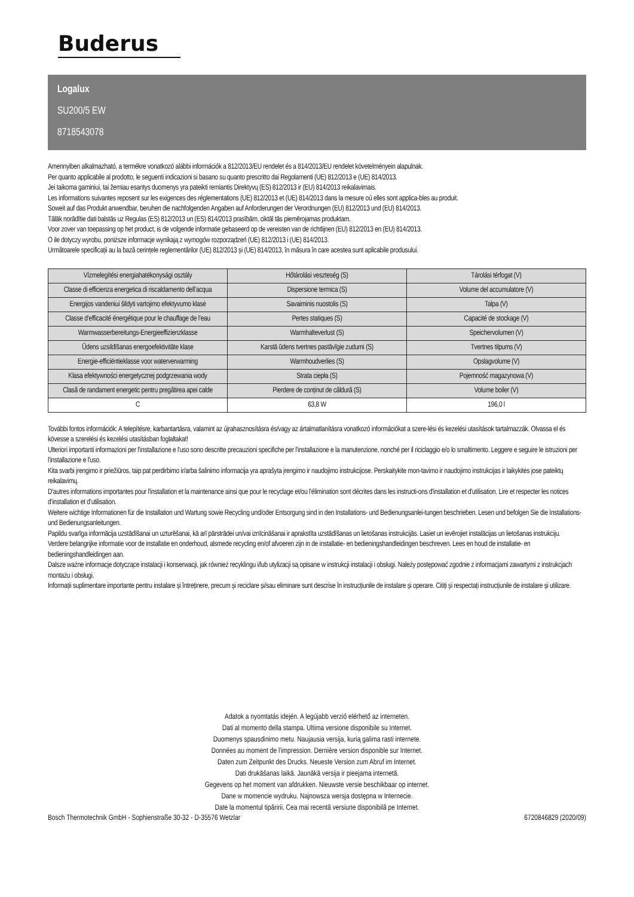Buderus
Logalux
SU200/5 EW
8718543078
Amennyiben alkalmazható, a termékre vonatkozó alábbi információk a 812/2013/EU rendelet és a 814/2013/EU rendelet követelményein alapulnak.
Per quanto applicabile al prodotto, le seguenti indicazioni si basano su quanto prescritto dai Regolamenti (UE) 812/2013 e (UE) 814/2013.
Jei taikoma gaminiui, tai žemiau esantys duomenys yra pateikti remiantis Direktyvų (ES) 812/2013 ir (EU) 814/2013 reikalavimais.
Les informations suivantes reposent sur les exigences des réglementations (UE) 812/2013 et (UE) 814/2013 dans la mesure où elles sont applica-bles au produit.
Soweit auf das Produkt anwendbar, beruhen die nachfolgenden Angaben auf Anforderungen der Verordnungen (EU) 812/2013 und (EU) 814/2013.
Tālāk norādītie dati balstās uz Regulas (ES) 812/2013 un (ES) 814/2013 prasībām, ciktāl tās piemērojamas produktam.
Voor zover van toepassing op het product, is de volgende informatie gebaseerd op de vereisten van de richtlijnen (EU) 812/2013 en (EU) 814/2013.
O ile dotyczy wyrobu, poniższe informacje wynikają z wymogów rozporządzeń (UE) 812/2013 i (UE) 814/2013.
Următoarele specificații au la bază cerințele reglementărilor (UE) 812/2013 și (UE) 814/2013, în măsura în care acestea sunt aplicabile produsului.
| Vízmelegítési energiahatékonysági osztály | Hőtárolási veszteség (S) | Tárolási térfogat (V) |
| Classe di efficienza energetica di riscaldamento dell’acqua | Dispersione termica (S) | Volume del accumulatore (V) |
| Energijos vandeniui šildyti vartojimo efektyvumo klasė | Savaiminis nuostolis (S) | Talpa (V) |
| Classe d’efficacité énergétique pour le chauffage de l’eau | Pertes statiques (S) | Capacité de stockage (V) |
| Warmwasserbereitungs-Energieeffizienzklasse | Warmhalteverlust (S) | Speichervolumen (V) |
| Ūdens uzsildīšanas energoefektivitāte klase | Karstā ūdens tvertnes pastāvīgie zudumi (S) | Tvertnes tilpums (V) |
| Energie-efficiëntieklasse voor waterverwarming | Warmhoudverlies (S) | Opslagvolume (V) |
| Klasa efektywności energetycznej podgrzewania wody | Strata ciepła (S) | Pojemność magazynowa (V) |
| Clasă de randament energetic pentru pregătirea apei calde | Pierdere de conținut de căldură (S) | Volume boiler (V) |
| C | 63,8 W | 196,0 l |
További fontos információk: A telepítésre, karbantartásra, valamint az újrahasznosításra és/vagy az ártalmatlanításra vonatkozó információkat a szere-lési és kezelési utasítások tartalmazzák. Olvassa el és kövesse a szerelési és kezelési utasításban foglaltakat!
Ulteriori importanti informazioni per l'installazione e l'uso sono descritte precauzioni specifiche per l'installazione e la manutenzione, nonché per il riciclaggio e/o lo smaltimento. Leggere e seguire le istruzioni per l'installazione e l'uso.
Kita svarbi įrengimo ir priežiūros, taip pat perdirbimo ir/arba šalinimo informacija yra aprašyta įrengimo ir naudojimo instrukcijose. Perskaitykite mon-tavimo ir naudojimo instrukcijas ir laikykitės jose pateiktų reikalavimų.
D'autres informations importantes pour l'installation et la maintenance ainsi que pour le recyclage et/ou l'élimination sont décrites dans les instructi-ons d'installation et d'utilisation. Lire et respecter les notices d’installation et d’utilisation.
Weitere wichtige Informationen für die Installation und Wartung sowie Recycling und/oder Entsorgung sind in den Installations- und Bedienungsanlei-tungen beschrieben. Lesen und befolgen Sie die Installations- und Bedienungsanleitungen.
Papildu svarīga informācija uzstādīšanai un uzturēšanai, kā arī pārstrādei un/vai iznīcināšanai ir aprakstīta uzstādīšanas un lietošanas instrukcijās. Lasiet un ievērojiet instalācijas un lietošanas instrukciju.
Verdere belangrijke informatie voor de installatie en onderhoud, alsmede recycling en/of afvoeren zijn in de installatie- en bedieningshandleidingen beschreven. Lees en houd de installatie- en bedieningshandleidingen aan.
Dalsze ważne informacje dotyczące instalacji i konserwacji, jak również recyklingu i/lub utylizacji są opisane w instrukcji instalacji i obsługi. Należy postępować zgodnie z informacjami zawartymi z instrukcjach montażu i obsługi.
Informații suplimentare importante pentru instalare și întreținere, precum și reciclare și/sau eliminare sunt descrise în instrucțiunile de instalare și operare. Citiți și respectați instrucțiunile de instalare și utilizare.
Adatok a nyomtatás idején. A legújabb verzió elérhető az interneten.
Dati al momento della stampa. Ultima versione disponibile su Internet.
Duomenys spausdinimo metu. Naujausia versija, kurią galima rasti internete.
Données au moment de l'impression. Dernière version disponible sur Internet.
Daten zum Zeitpunkt des Drucks. Neueste Version zum Abruf im Internet.
Dati drukāšanas laikā. Jaunākā versija ir pieejama internetā.
Gegevens op het moment van afdrukken. Nieuwste versie beschikbaar op internet.
Dane w momencie wydruku. Najnowsza wersja dostępna w Internecie.
Date la momentul tipăririi. Cea mai recentă versiune disponibilă pe Internet.
Bosch Thermotechnik GmbH - Sophienstraße 30-32 - D-35576 Wetzlar 6720846829 (2020/09)